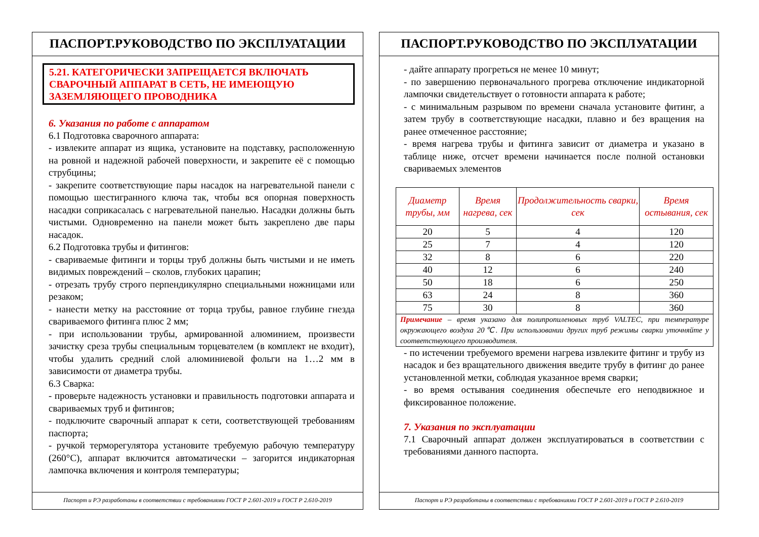ПАСПОРТ.РУКОВОДСТВО ПО ЭКСПЛУАТАЦИИ
5.21. КАТЕГОРИЧЕСКИ ЗАПРЕЩАЕТСЯ ВКЛЮЧАТЬ СВАРОЧНЫЙ АППАРАТ В СЕТЬ, НЕ ИМЕЮЩУЮ ЗАЗЕМЛЯЮЩЕГО ПРОВОДНИКА
6. Указания по работе с аппаратом
6.1 Подготовка сварочного аппарата:
- извлеките аппарат из ящика, установите на подставку, расположенную на ровной и надежной рабочей поверхности, и закрепите её с помощью струбцины;
- закрепите соответствующие пары насадок на нагревательной панели с помощью шестигранного ключа так, чтобы вся опорная поверхность насадки соприкасалась с нагревательной панелью. Насадки должны быть чистыми. Одновременно на панели может быть закреплено две пары насадок.
6.2 Подготовка трубы и фитингов:
- свариваемые фитинги и торцы труб должны быть чистыми и не иметь видимых повреждений – сколов, глубоких царапин;
- отрезать трубу строго перпендикулярно специальными ножницами или резаком;
- нанести метку на расстояние от торца трубы, равное глубине гнезда свариваемого фитинга плюс 2 мм;
- при использовании трубы, армированной алюминием, произвести зачистку среза трубы специальным торцевателем (в комплект не входит), чтобы удалить средний слой алюминиевой фольги на 1…2 мм в зависимости от диаметра трубы.
6.3 Сварка:
- проверьте надежность установки и правильность подготовки аппарата и свариваемых труб и фитингов;
- подключите сварочный аппарат к сети, соответствующей требованиям паспорта;
- ручкой терморегулятора установите требуемую рабочую температуру (260°С), аппарат включится автоматически – загорится индикаторная лампочка включения и контроля температуры;
Паспорт и РЭ разработаны в соответствии с требованиями ГОСТ Р 2.601-2019 и ГОСТ Р 2.610-2019
ПАСПОРТ.РУКОВОДСТВО ПО ЭКСПЛУАТАЦИИ
- дайте аппарату прогреться не менее 10 минут;
- по завершению первоначального прогрева отключение индикаторной лампочки свидетельствует о готовности аппарата к работе;
- с минимальным разрывом по времени сначала установите фитинг, а затем трубу в соответствующие насадки, плавно и без вращения на ранее отмеченное расстояние;
- время нагрева трубы и фитинга зависит от диаметра и указано в таблице ниже, отсчет времени начинается после полной остановки свариваемых элементов
| Диаметр трубы, мм | Время нагрева, сек | Продолжительность сварки, сек | Время остывания, сек |
| --- | --- | --- | --- |
| 20 | 5 | 4 | 120 |
| 25 | 7 | 4 | 120 |
| 32 | 8 | 6 | 220 |
| 40 | 12 | 6 | 240 |
| 50 | 18 | 6 | 250 |
| 63 | 24 | 8 | 360 |
| 75 | 30 | 8 | 360 |
| Примечание – время указано для полипропиленовых труб VALTEC, при температуре окружающего воздуха 20℃. При использовании других труб режимы сварки уточняйте у соответствующего производителя. | | | |
- по истечении требуемого времени нагрева извлеките фитинг и трубу из насадок и без вращательного движения введите трубу в фитинг до ранее установленной метки, соблюдая указанное время сварки;
- во время остывания соединения обеспечьте его неподвижное и фиксированное положение.
7. Указания по эксплуатации
7.1 Сварочный аппарат должен эксплуатироваться в соответствии с требованиями данного паспорта.
Паспорт и РЭ разработаны в соответствии с требованиями ГОСТ Р 2.601-2019 и ГОСТ Р 2.610-2019